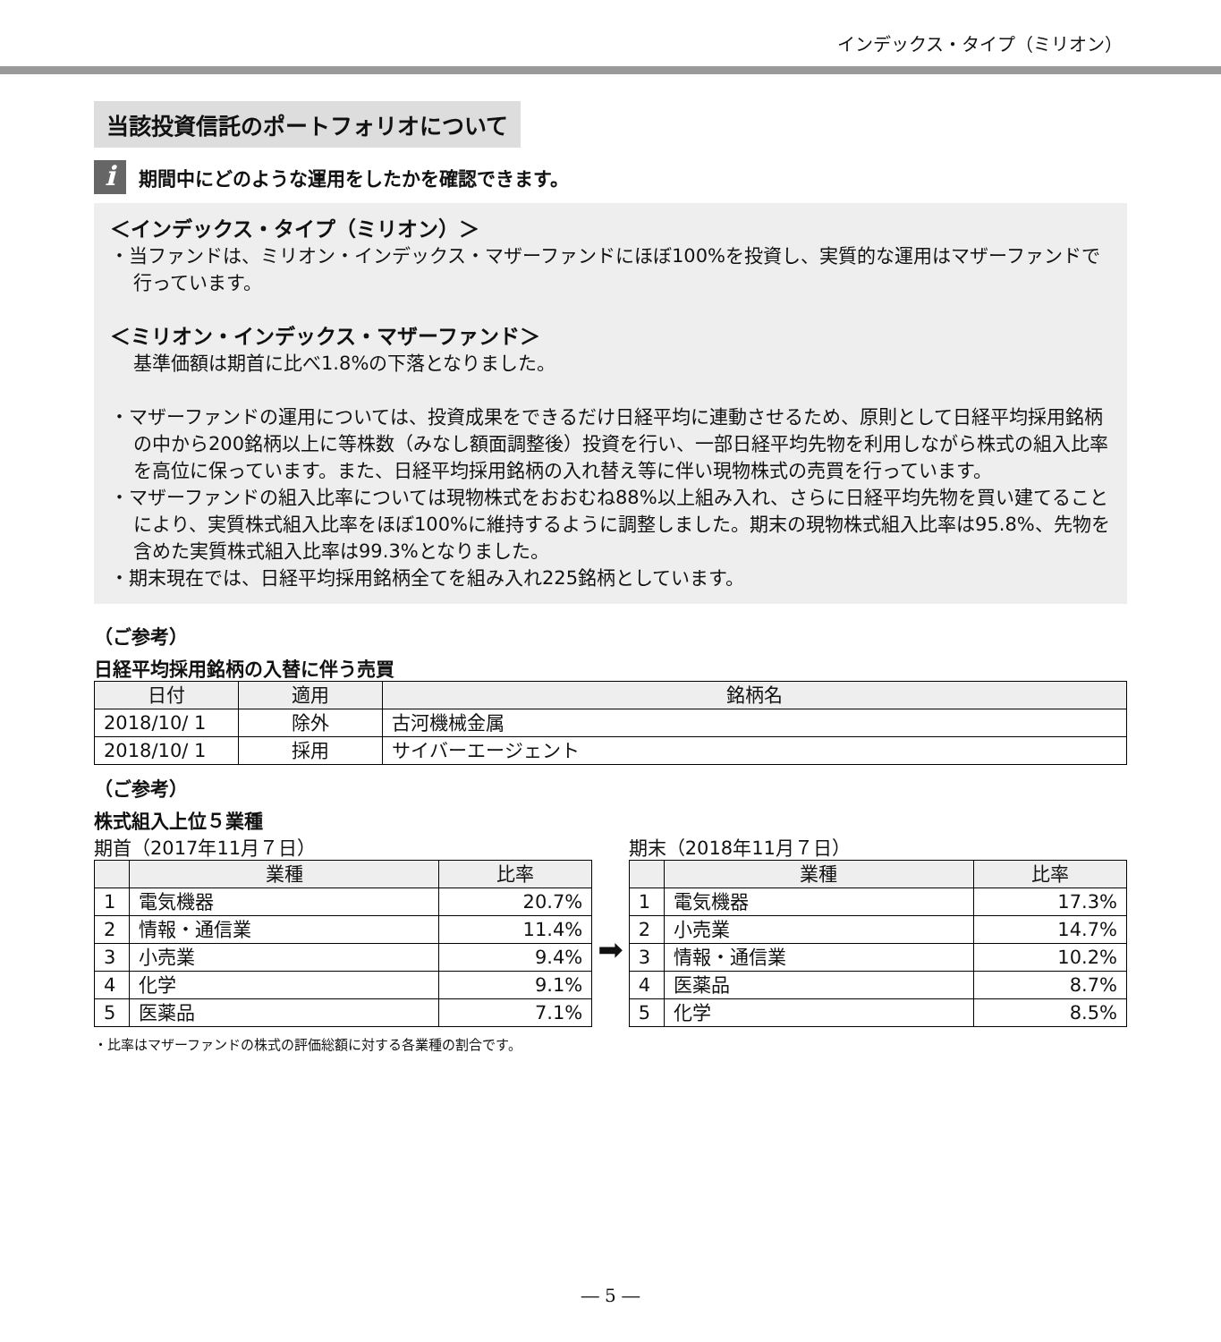インデックス・タイプ（ミリオン）
当該投資信託のポートフォリオについて
i
期間中にどのような運用をしたかを確認できます。
＜インデックス・タイプ（ミリオン）＞
・当ファンドは、ミリオン・インデックス・マザーファンドにほぼ100%を投資し、実質的な運用はマザーファンドで行っています。
＜ミリオン・インデックス・マザーファンド＞
基準価額は期首に比べ1.8%の下落となりました。
・マザーファンドの運用については、投資成果をできるだけ日経平均に連動させるため、原則として日経平均採用銘柄の中から200銘柄以上に等株数（みなし額面調整後）投資を行い、一部日経平均先物を利用しながら株式の組入比率を高位に保っています。また、日経平均採用銘柄の入れ替え等に伴い現物株式の売買を行っています。
・マザーファンドの組入比率については現物株式をおおむね88%以上組み入れ、さらに日経平均先物を買い建てることにより、実質株式組入比率をほぼ100%に維持するように調整しました。期末の現物株式組入比率は95.8%、先物を含めた実質株式組入比率は99.3%となりました。
・期末現在では、日経平均採用銘柄全てを組み入れ225銘柄としています。
（ご参考）
日経平均採用銘柄の入替に伴う売買
| 日付 | 適用 | 銘柄名 |
| --- | --- | --- |
| 2018/10/ 1 | 除外 | 古河機械金属 |
| 2018/10/ 1 | 採用 | サイバーエージェント |
（ご参考）
株式組入上位５業種
期首（2017年11月７日）
| | 業種 | 比率 |
| --- | --- | --- |
| 1 | 電気機器 | 20.7% |
| 2 | 情報・通信業 | 11.4% |
| 3 | 小売業 | 9.4% |
| 4 | 化学 | 9.1% |
| 5 | 医薬品 | 7.1% |
➡
期末（2018年11月７日）
| | 業種 | 比率 |
| --- | --- | --- |
| 1 | 電気機器 | 17.3% |
| 2 | 小売業 | 14.7% |
| 3 | 情報・通信業 | 10.2% |
| 4 | 医薬品 | 8.7% |
| 5 | 化学 | 8.5% |
・比率はマザーファンドの株式の評価総額に対する各業種の割合です。
― 5 ―